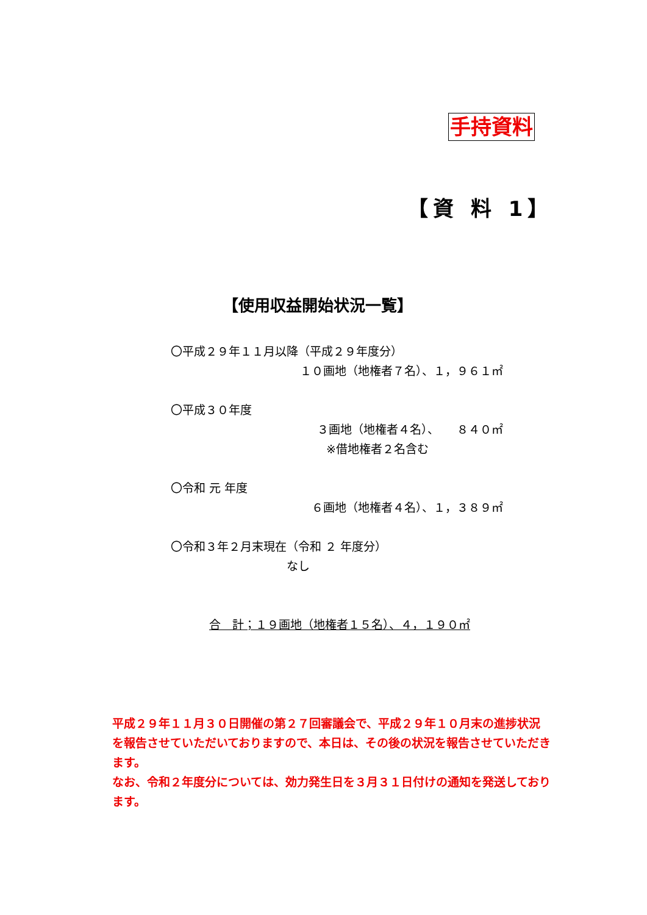手持資料
【資 料 1】
【使用収益開始状況一覧】
〇平成２９年１１月以降（平成２９年度分）
１０画地（地権者７名）、１，９６１㎡
〇平成３０年度
３画地（地権者４名）、　　８４０㎡
※借地権者２名含む
〇令和 元 年度
６画地（地権者４名）、１，３８９㎡
〇令和３年２月末現在（令和 ２ 年度分）
なし
合　計；１９画地（地権者１５名）、４，１９０㎡
平成２９年１１月３０日開催の第２７回審議会で、平成２９年１０月末の進捗状況を報告させていただいておりますので、本日は、その後の状況を報告させていただきます。
なお、令和２年度分については、効力発生日を３月３１日付けの通知を発送しております。